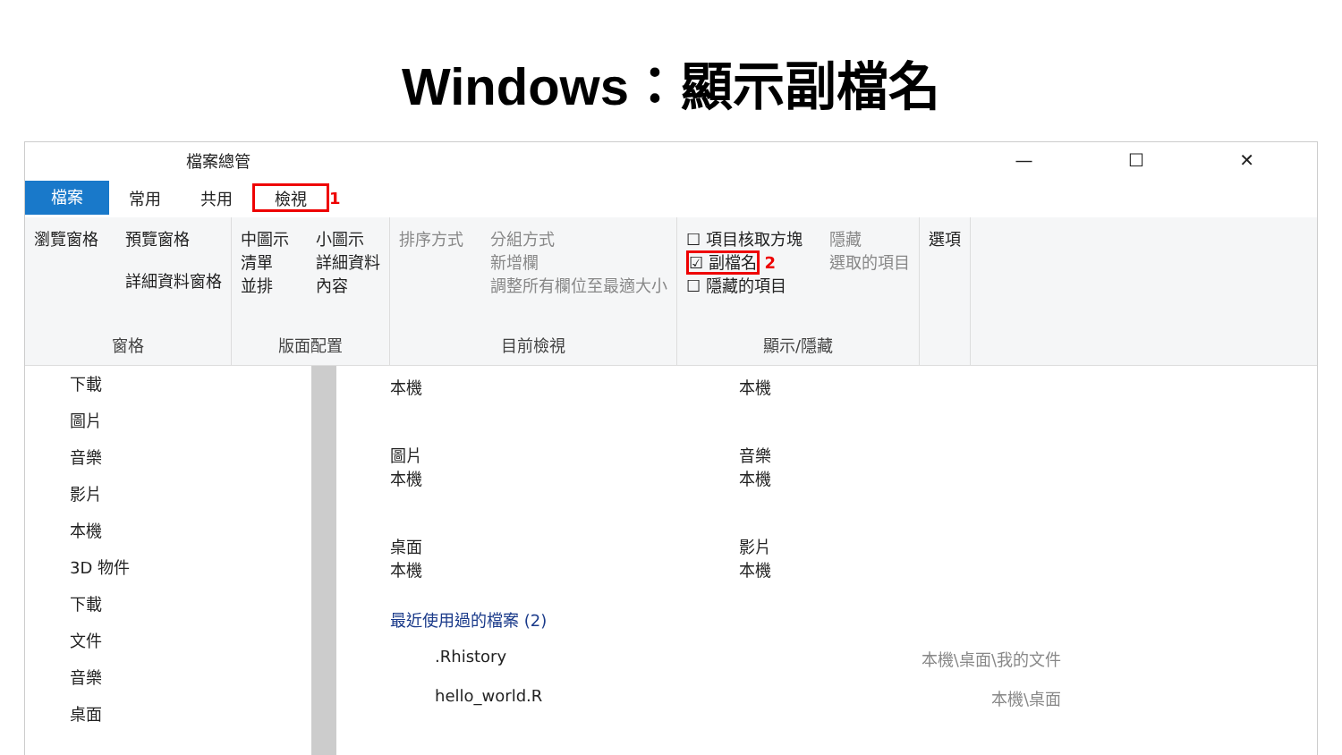Windows：顯示副檔名
檔案總管 — ☐ ✕
檔案
常用 共用 檢視 1
瀏覽窗格 預覽窗格
詳細資料窗格
窗格
中圖示
清單
並排
小圖示
詳細資料
內容
版面配置
排序方式 分組方式
新增欄
調整所有欄位至最適大小
目前檢視
☐ 項目核取方塊
☑ 副檔名 2
☐ 隱藏的項目
隱藏
選取的項目
顯示/隱藏
選項
下載
圖片
音樂
影片
本機
3D 物件
下載
文件
音樂
桌面
本機
本機
圖片
本機
音樂
本機
桌面
本機
影片
本機
最近使用過的檔案 (2)
.Rhistory 本機\桌面\我的文件
hello_world.R 本機\桌面